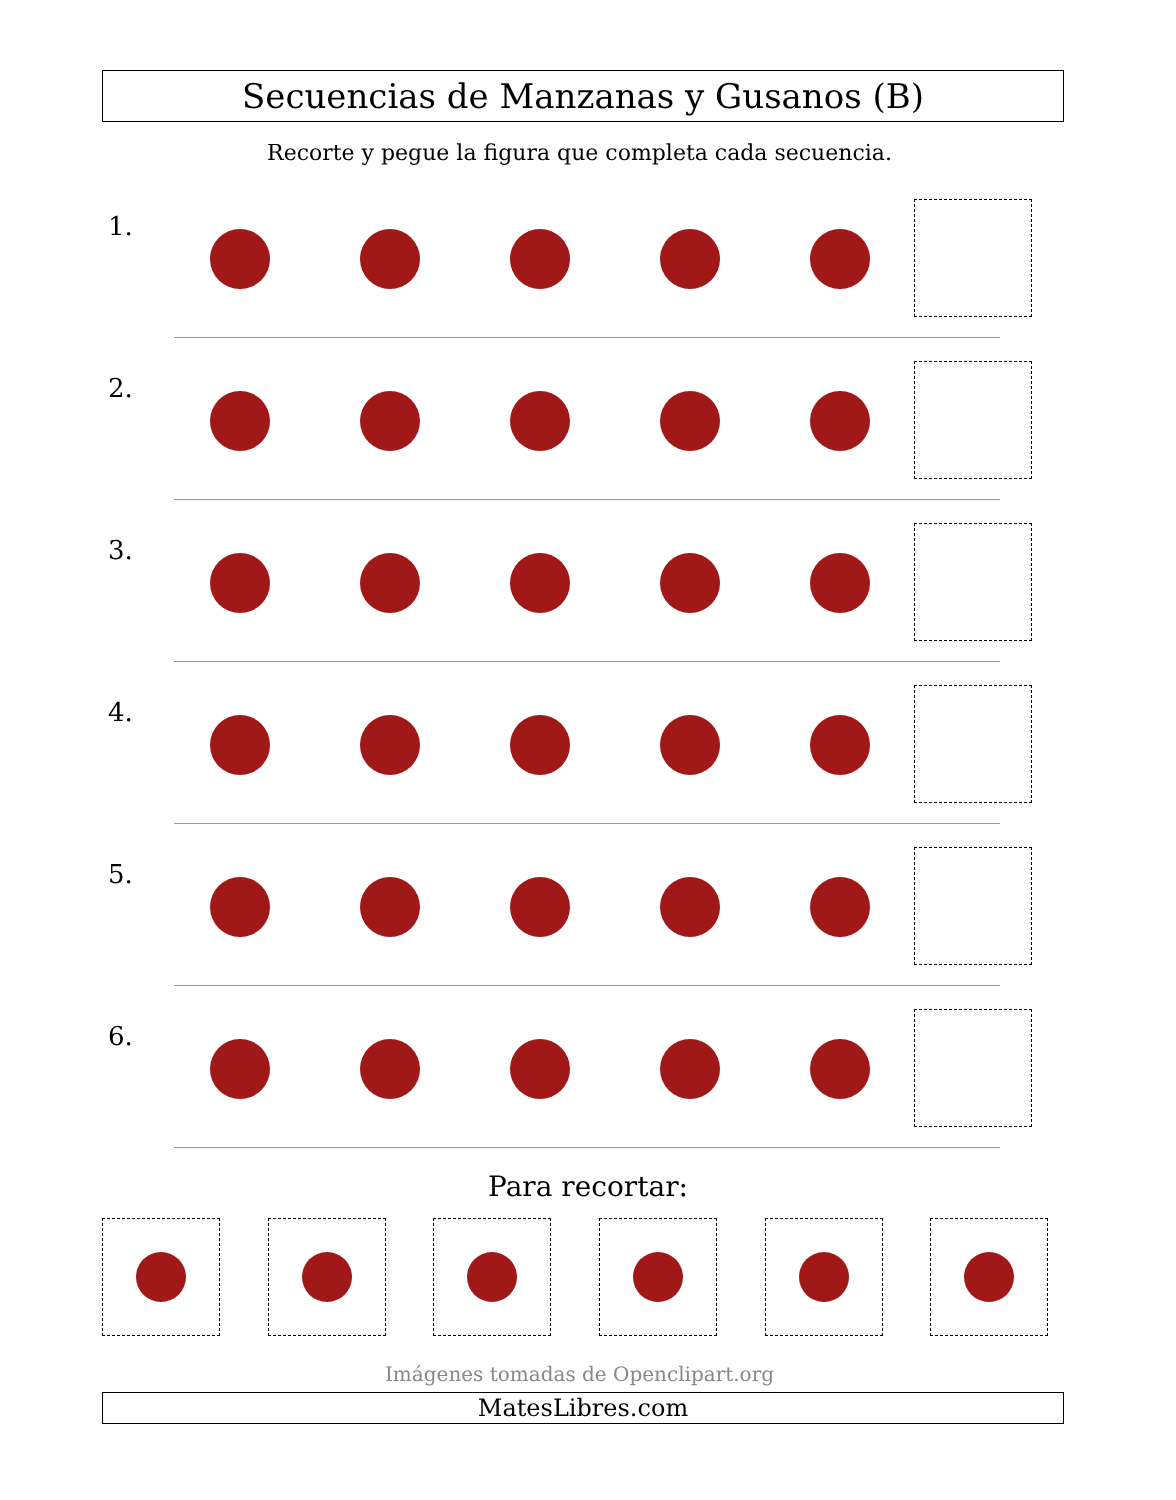Secuencias de Manzanas y Gusanos (B)
Recorte y pegue la figura que completa cada secuencia.
1.
2.
3.
4.
5.
6.
Para recortar:
Imágenes tomadas de Openclipart.org
MatesLibres.com